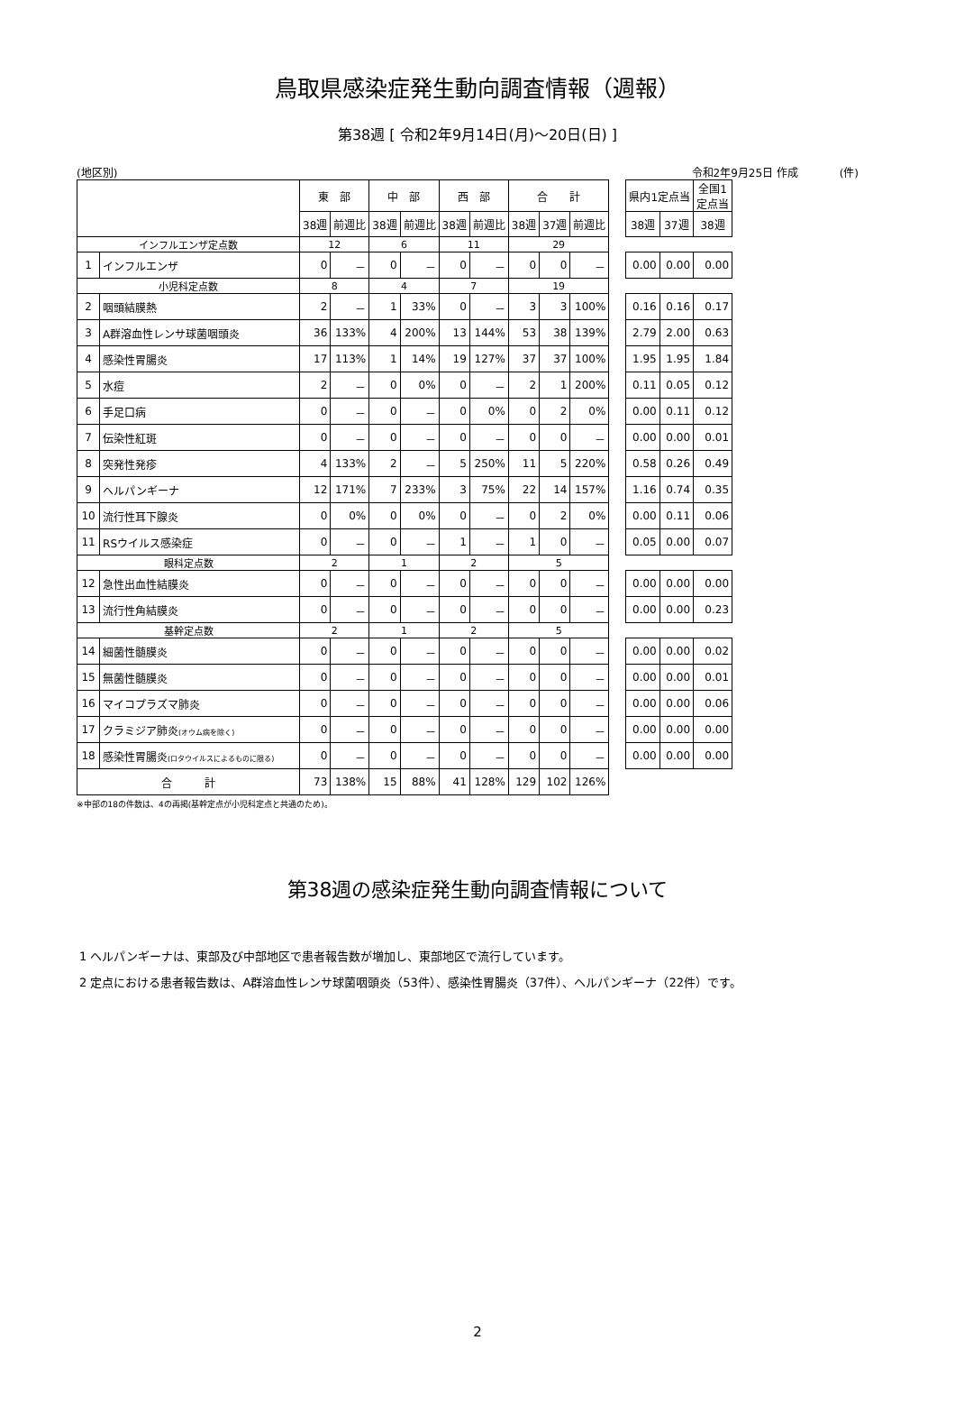鳥取県感染症発生動向調査情報（週報）
第38週 [ 令和2年9月14日(月)～20日(日) ]
(地区別) 令和2年9月25日 作成 (件)
| | | 東 部 | | 中 部 | | 西 部 | | 合 計 | | | | 県内1定点当 | | 全国1 定点当 |
| | | 38週 | 前週比 | 38週 | 前週比 | 38週 | 前週比 | 38週 | 37週 | 前週比 | | 38週 | 37週 | 38週 |
| インフルエンザ定点数 | | 12 | | 6 | | 11 | | 29 | | | | | | |
| 1 | インフルエンザ | 0 | － | 0 | － | 0 | － | 0 | 0 | － | | 0.00 | 0.00 | 0.00 |
| 小児科定点数 | | 8 | | 4 | | 7 | | 19 | | | | | | |
| 2 | 咽頭結膜熱 | 2 | － | 1 | 33% | 0 | － | 3 | 3 | 100% | | 0.16 | 0.16 | 0.17 |
| 3 | A群溶血性レンサ球菌咽頭炎 | 36 | 133% | 4 | 200% | 13 | 144% | 53 | 38 | 139% | | 2.79 | 2.00 | 0.63 |
| 4 | 感染性胃腸炎 | 17 | 113% | 1 | 14% | 19 | 127% | 37 | 37 | 100% | | 1.95 | 1.95 | 1.84 |
| 5 | 水痘 | 2 | － | 0 | 0% | 0 | － | 2 | 1 | 200% | | 0.11 | 0.05 | 0.12 |
| 6 | 手足口病 | 0 | － | 0 | － | 0 | 0% | 0 | 2 | 0% | | 0.00 | 0.11 | 0.12 |
| 7 | 伝染性紅斑 | 0 | － | 0 | － | 0 | － | 0 | 0 | － | | 0.00 | 0.00 | 0.01 |
| 8 | 突発性発疹 | 4 | 133% | 2 | － | 5 | 250% | 11 | 5 | 220% | | 0.58 | 0.26 | 0.49 |
| 9 | ヘルパンギーナ | 12 | 171% | 7 | 233% | 3 | 75% | 22 | 14 | 157% | | 1.16 | 0.74 | 0.35 |
| 10 | 流行性耳下腺炎 | 0 | 0% | 0 | 0% | 0 | － | 0 | 2 | 0% | | 0.00 | 0.11 | 0.06 |
| 11 | RSウイルス感染症 | 0 | － | 0 | － | 1 | － | 1 | 0 | － | | 0.05 | 0.00 | 0.07 |
| 眼科定点数 | | 2 | | 1 | | 2 | | 5 | | | | | | |
| 12 | 急性出血性結膜炎 | 0 | － | 0 | － | 0 | － | 0 | 0 | － | | 0.00 | 0.00 | 0.00 |
| 13 | 流行性角結膜炎 | 0 | － | 0 | － | 0 | － | 0 | 0 | － | | 0.00 | 0.00 | 0.23 |
| 基幹定点数 | | 2 | | 1 | | 2 | | 5 | | | | | | |
| 14 | 細菌性髄膜炎 | 0 | － | 0 | － | 0 | － | 0 | 0 | － | | 0.00 | 0.00 | 0.02 |
| 15 | 無菌性髄膜炎 | 0 | － | 0 | － | 0 | － | 0 | 0 | － | | 0.00 | 0.00 | 0.01 |
| 16 | マイコプラズマ肺炎 | 0 | － | 0 | － | 0 | － | 0 | 0 | － | | 0.00 | 0.00 | 0.06 |
| 17 | クラミジア肺炎 (オウム病を除く) | 0 | － | 0 | － | 0 | － | 0 | 0 | － | | 0.00 | 0.00 | 0.00 |
| 18 | 感染性胃腸炎 (ロタウイルスによるものに限る) | 0 | － | 0 | － | 0 | － | 0 | 0 | － | | 0.00 | 0.00 | 0.00 |
| 合 計 | | 73 | 138% | 15 | 88% | 41 | 128% | 129 | 102 | 126% | | | | |
※中部の18の件数は、4の再掲(基幹定点が小児科定点と共通のため)。
第38週の感染症発生動向調査情報について
1 ヘルパンギーナは、東部及び中部地区で患者報告数が増加し、東部地区で流行しています。
2 定点における患者報告数は、A群溶血性レンサ球菌咽頭炎（53件）、感染性胃腸炎（37件）、ヘルパンギーナ（22件）です。
2